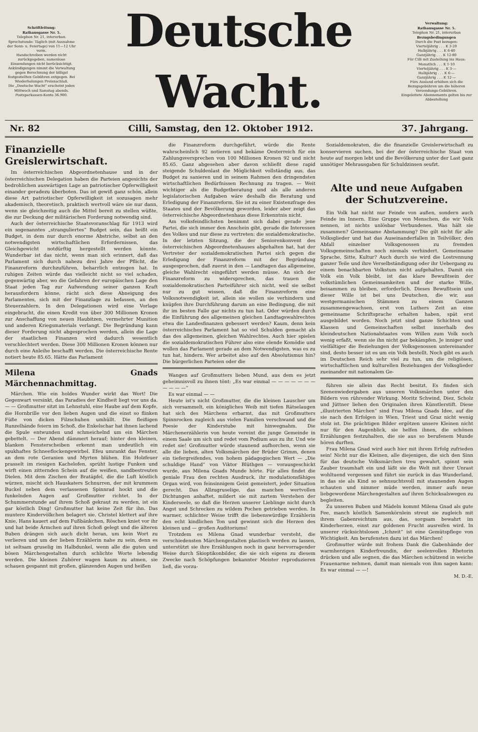Schriftleitung:
Rathausgasse Nr. 5.
Telephon Nr. 21, interurban.
Sprechstunde: Täglich (mit Ausnahme der Sonn- u. Feiertage) von 11—12 Uhr vorm.
Handschreiben werden nicht zurückgegeben, namenlose Einsendungen nicht berücksichtigt.
Ankündigungen nimmt die Verwaltung gegen Berechnung der billigst festgestellten Gebühren entgegen. Bei Wiederholungen Preisnachlaß.
Die „Deutsche Wacht“ erscheint jeden Mittwoch und Samstag abends.
Postsparkassen-Konto 36.900.
Deutsche Wacht.
Verwaltung:
Rathausgasse Nr. 5.
Telephon Nr. 21, interurban
Bezugsbedingungen
Durch die Post bezogen:
Vierteljährig . . . K 3·20
Halbjährig . . . K 6·40
Ganzjährig . . . K 12·80
Für Cilli mit Zustellung ins Haus:
Monatlich . . . K 1·10
Vierteljährig . . . K 3·—
Halbjährig . . . K 6·—
Ganzjährig . . . K 12·—
Fürs Ausland erhöhen sich die Bezugsgebühren um die höheren Versendungs-Gebühren.
Eingeleitete Abonnements gelten bis zur Abbestellung
Nr. 82 Cilli, Samstag, den 12. Oktober 1912. 37. Jahrgang.
Finanzielle Greislerwirtschaft.
Im österreichischen Abgeordnetenhause und in der österreichischen Delegation haben die Parteien angesichts der bedrohlichen auswärtigen Lage an patriotischer Opferwilligkeit einander geradezu überboten. Das ist gewiß ganz schön, allein diese Art patriotischer Opferwilligkeit ist sozusagen mehr akademisch, theoretisch, praktisch wertvoll wäre sie nur dann, wenn sie gleichzeitig auch die Mittel bereit zu stellen wüßte, die zur Deckung der militärischen Forderung notwendig sind.
Auch der österreichische Staatsvoranschlag für 1913 wird ein sogenanntes „stranguliertes“ Budget sein, das heißt ein Budget, in dem nur durch enorme Abstriche, selbst an den notwendigsten wirtschaftlichen Erfordernissen, das Gleichgewicht notdürftig hergestellt werden könnte. Wunderbar ist das nicht, wenn man sich erinnert, daß das Parlament sich durch nahezu drei Jahre der Pflicht, die Finanzreform durchzuführen, beharrlich entzogen hat. In ruhigen Zeiten würde das vielleicht nicht so viel schaden, gegenwärtig aber, wo die Gefahren der europäischen Lage den Staat jeden Tag zur Aufwendung seiner ganzen Kraft herausfordern könne, rächt sich diese Abneigung des Parlamentes, sich mit der Finanzlage zu befassen, an den Steuerzahlern. In den Delegationen wird eine Vorlage eingebracht, die einen Kredit von über 300 Millionen Kronen zur Anschaffung von neuen Haubitzen, vermehrter Munition und anderen Kriegsmaterials verlangt. Die Begründung kann dieser Forderung nicht abgesprochen werden, allein die Lage der staatlichen Finanzen wird dadurch wesentlich verschlechtert werden. Diese 300 Millionen Kronen können nur durch eine Anleihe beschafft werden. Die österreichische Rente notiert heute 85.65. Hätte das Parlament
Milena Gnads Märchennachmittag.
Märchen. Wie ein holdes Wunder wirkt das Wort! Die Gegenwart versinkt, das Paradies der Kindheit liegt vor uns da. — — Großmutter sitzt im Lehnstuhl, eine Haube auf dem Kopfe, die Hornbrille vor den lieben Augen und die einst so flinken Füße von dicken Filzschuhen umhüllt. Die fleißigen Runzelhände feiern im Schoß, die Enkelschar hat ihnen lachend die Spule entwunden und schmeichelnd um ein Märchen gebettelt. — Der Abend dämmert herauf; hinter den kleinen, blanken Fensterscheiben erkennt man undeutlich ein spukhaftes Schneeflockengewirbel. Efeu umrankt das Fenster, an dem rote Geranien und Myrten blühen. Ein Holzfeuer prasselt im riesigen Kachelofen, sprüht lustige Funken und wirft einen zitternden Schein auf die weißen, sandbestreuten Dielen. Mit dem Zischen der Bratäpfel, die die Luft köstlich würzen, mischt sich Hauskaters Schnurren, der mit krummem Buckel neben dem verlassenen Spinnrad hockt und die funkelnden Augen auf Großmutter richtet. In der Schummerstunde auf ihrem Schoß gekraut zu werden, ist ein gar köstlich Ding! Großmutter hat keine Zeit für ihn. Das muntere Kindervölkchen belagert sie. Christel klettert auf ihre Knie, Hans kauert auf dem Fußbänkchen, Röschen kniet vor ihr und hat beide Ärmchen auf ihren Schoß gelegt und die älteren Buben drängen sich auch dicht heran, um kein Wort zu verlieren und um der lieben Erzählerin nahe zu sein, denn es ist seltsam gruselig im Halbdunkel, wenn alle die guten und bösen Märchengestalten durch schlichte Worte lebendig werden. Die kleinen Zuhörer wagen kaum zu atmen, sie schauen gespannt mit großen, glänzenden Augen und heißen
die Finanzreform durchgeführt, würde die Rente wahrscheinlich 92 notieren und bekäme Oesterreich für ein Zahlungsversprechen von 100 Millionen Kronen 92 und nicht 85.65. Ganz abgesehen aber davon schließt diese rapid steigende Schuldenlast die Möglichkeit vollständig aus, das Budget zu sanieren und in seinem Rahmen den dringendsten wirtschaftlichen Bedürfnissen Rechnung zu tragen. — Weit wichtiger als die Budgetberatung und als alle anderen legislatorischen Aufgaben wäre deshalb die Beratung und Erledigung der Finanzreform. Sie ist zu einer Existenzfrage des Staates und der Bevölkerung geworden, leider aber zeigt das österreichische Abgeordnetenhaus diese Erkenntnis nicht.
Am volksfeindlichsten benimmt sich dabei gerade jene Partei, die sich immer den Anschein gibt, gerade die Interessen des Volkes und nur diese zu vertreten: die sozialdemokratische. In der letzten Sitzung, die der Seniorenkonvent des österreichischen Abgeordnetenhauses abgehalten hat, hat der Vertreter der sozialdemokratischen Partei sich gegen die Erledigung der Finanzreform mit der Begründung ausgesprochen, daß zuerst in den — Landtagen das allgemeine, gleiche Wahlrecht eingeführt werden müsse. An sich der Finanzreform zu widersprechen, das trauen die sozialdemokratischen Parteiführer sich nicht, weil sie selbst nur zu gut wissen, daß die Finanzreform eine Volksnotwendigkeit ist, allein sie wollen sie verhindern und knüpfen ihre Durchführung darum an eine Bedingung, die mit ihr im besten Falle gar nichts zu tun hat. Oder würden durch die Einführung des allgemeinen gleichen Landtagswahlrechtes etwa die Landesfinanzen gebessert werden? Kaum, denn kein österreichisches Parlament hat so viel Schulden gemacht als das des allgemeinen, gleichen Wahlrechtes. Auch hier spielen die sozialdemokratischen Führer also eine elende Komödie und wollen das Parlament gerade an dem Notwendigsten, was es zu tun hat, hindern. Wer arbeitet also auf den Absolutismus hin? Die bürgerlichen Parteien oder die
Wangen auf Großmutters lieben Mund, aus dem es jetzt geheimnisvoll zu ihnen tönt: „Es war einmal — — — — — — — — — — —“
Es war einmal — —
Heute ist's nicht Großmutter, die die kleinen Lauscher um sich versammelt, ein königliches Weib mit tiefen Rätselaugen hat sich des Märchens erbarmt, das mit Großmutters Spinnrocken zugleich aus vielen Familien verschwand und die Poesie der Kinderstube mit hinwegnahm. Die Märchenerzählerin von heute vereint die junge Gemeinde in einem Saale um sich und redet vom Podium aus zu ihr. Und wie redet sie! Großmutter würde staunend aufhorchen, wenn sie alle die lieben, alten Volksmärchen der Brüder Grimm, denen ein tiefergreifendes, von hohem pädagogischen Wert — „Die schuldige Hand“ von Viktor Blüthgen — vorausgeschickt wurde, aus Milena Gnads Munde hörte. Für alles findet die geniale Frau den rechten Ausdruck, ihr modulationsfähiges Organ wird, von feinsinnigem Geist gemeistert, jeder Situation gerecht. Das Allzugruselige, das manchen wertvollen Dichtungen anhaftet, mildert sie mit zartem Verstehen der Kinderseele, so daß die Herzen unserer Lieblinge nicht durch Angst und Schrecken zu wildem Pochen getrieben werden. In warmer, schlichter Weise trifft die liebenswürdige Erzählerin den echt kindlichen Ton und gewinnt sich die Herzen des kleinen und — großen Auditoriums!
Trotzdem es Milena Gnad wunderbar versteht, die verschiedensten Märchengestalten plastisch werden zu lassen, unterstützt sie ihre Erzählungen noch in ganz hervorragender Weise durch Skioptikonbilder, die sie sich eigens zu diesem Zwecke nach Schöpfungen bekannter Meister reproduzieren ließ, die vorzu-
Sozialdemokraten, die die finanzielle Greislerwirtschaft zu konservieren suchen, bei der der österreichische Staat von heute auf morgen lebt und die Bevölkerung unter der Last ganz unnötiger Mehrausgaben für Schuldzinsen seufzt.
Alte und neue Aufgaben der Schutzvereine.
Ein Volk hat nicht nur Feinde von außen, sondern auch Feinde im Innern. Eine Gruppe von Menschen, die wir Volk nennen, ist nichts unlösbar Verbundenes. Was hält sie zusammen? Gemeinsame Abstammung? Die gilt nicht für alle Volksglieder und hat das Auseinanderfallen in Teilvölker, den Abfall einzelner Volksgenossen zu fremden Volksgemeinschaften noch niemals verhindert. Gemeinsame Sprache, Sitte, Kultur? Auch durch sie wird die Lostrennung ganzer Teile und ihre Verselbständigung oder ihr Uebergang zu einem benachbarten Volkstum nicht aufgehalten. Damit ein Volk ein Volk bleibt, ist das klare Bewußtsein der volkstümlichen Gemeinsamkeiten und der starke Wille, beisammen zu bleiben, erforderlich. Dieses Bewußtsein und dieser Wille ist bei uns Deutschen, die wir, aus westgermanischen Stämmen zu einem Ganzen zusammengewachsen, erst von Luthers Zeit an eine gemeinsame Schriftsprache erhalten haben, spät erst ausgebildet worden. Noch jetzt sind ganze Schichten und Klassen und Gemeinschaften selbst innerhalb des kleindeutschen Nationalstaates vom Willen zum Volk noch wenig erfaßt, wenn sie ihn nicht gar bekämpfen. Je inniger und vielfältiger die Beziehungen der Volksgenossen untereinander sind, desto besser ist es um ein Volk bestellt. Noch gibt es auch im Deutschen Reich sehr viel zu tun, um die religiösen, wirtschaftlichen und kulturellen Beziehungen der Volksglieder zueinander mit nationalem Ge-
führen sie allein das Recht besitzt. Es finden sich Szenenwiedergaben aus unseren Volksmärchen unter den Bildern von rührender Wirkung. Moritz Schwind, Diez, Scholz und Jüttner liehen den Originalen ihren Künstlerstift. Diese „illustrierten Märchen“ sind Frau Milena Gnads Idee, auf die sie nach den Erfolgen in Wien, Triest und Graz nicht wenig stolz ist. Die prächtigen Bilder ergötzen unsere Kleinen nicht nur für den Augenblick, sie helfen ihnen, die schönen Erzählungen festzuhalten, die sie aus so berufenem Munde hören durften.
Frau Milena Gnad wird auch hier mit ihrem Erfolg zufrieden sein! Nicht nur die Kleinen, alle diejenigen, die sich den Sinn für das deutsche Volksmärchen treu gewahrt, spinnt sein Zauber traumhaft ein und läßt sie die Welt mit ihrer Unrast wohltuend vergessen und führt sie zurück in das Wunderland, in das sie als Kind so sehnsuchtsvoll mit staunenden Augen schauten und nimmer müde werden, immer aufs neue liebgewordene Märchengestalten auf ihren Schicksalswegen zu begleiten.
Zu unseren Buben und Mädeln kommt Milena Gnad als gute Fee, manch köstlich Samenkörnlein streut sie zugleich mit ihrem Gabenreichtum aus, das, sorgsam bewahrt im Kinderherzen, einst zur goldenen Frucht ausreifen wird. In unserer rücksichtslosen „Ichzeit“ ist eine Gemütspflege von Wichtigkeit. Am berufensten dazu ist das Märchen!
Großmutter würde mit frohem Dank die Gabenhände der warmherzigen Kinderfreundin, der seelenvollen Rhetorin drücken und alle segnen, die das Märchen schützend in weiche Frauenarme nehmen, damit man niemals von ihm sagen kann: Es war einmal — —!
M. D.-E.